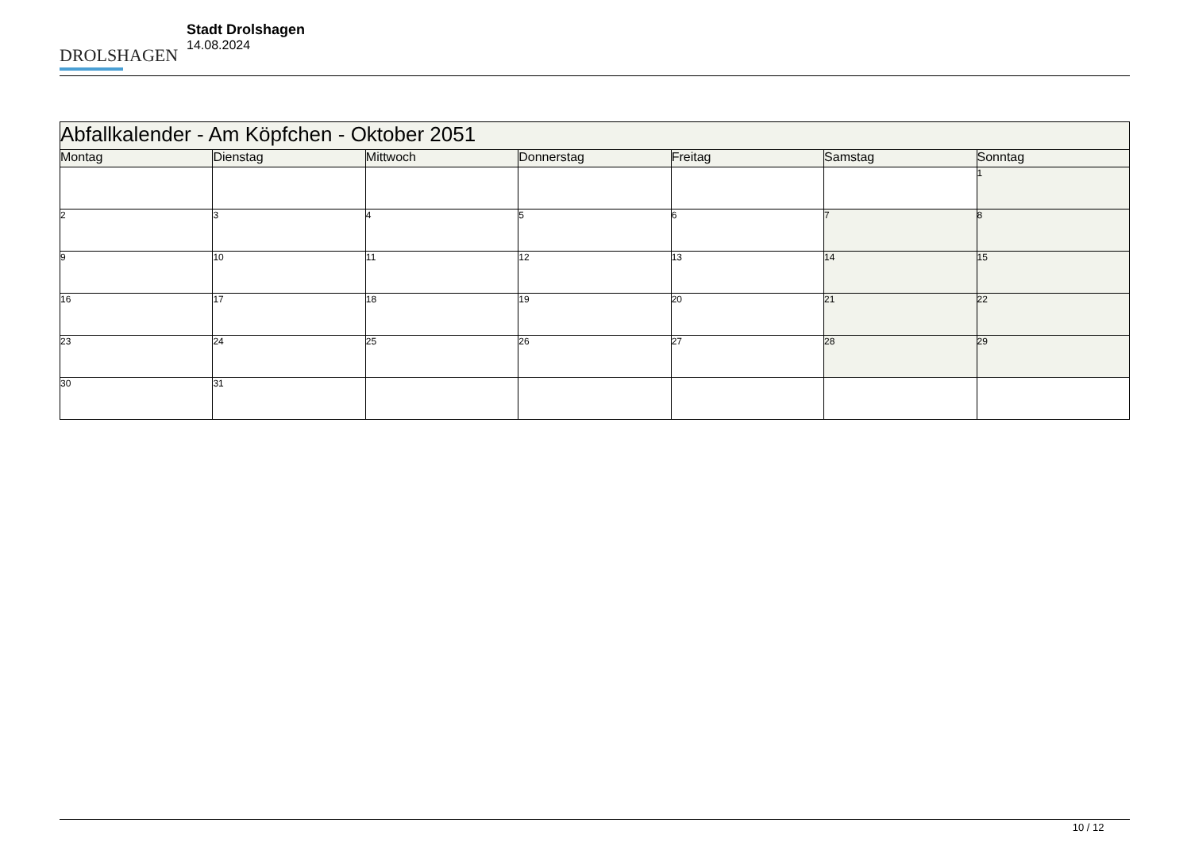DROLSHAGEN
Stadt Drolshagen
14.08.2024
| Abfallkalender - Am Köpfchen - Oktober 2051 | | | | | | |
| --- | --- | --- | --- | --- | --- | --- |
| Montag | Dienstag | Mittwoch | Donnerstag | Freitag | Samstag | Sonntag |
| | | | | | | 1 |
| 2 | 3 | 4 | 5 | 6 | 7 | 8 |
| 9 | 10 | 11 | 12 | 13 | 14 | 15 |
| 16 | 17 | 18 | 19 | 20 | 21 | 22 |
| 23 | 24 | 25 | 26 | 27 | 28 | 29 |
| 30 | 31 | | | | | |
10 / 12